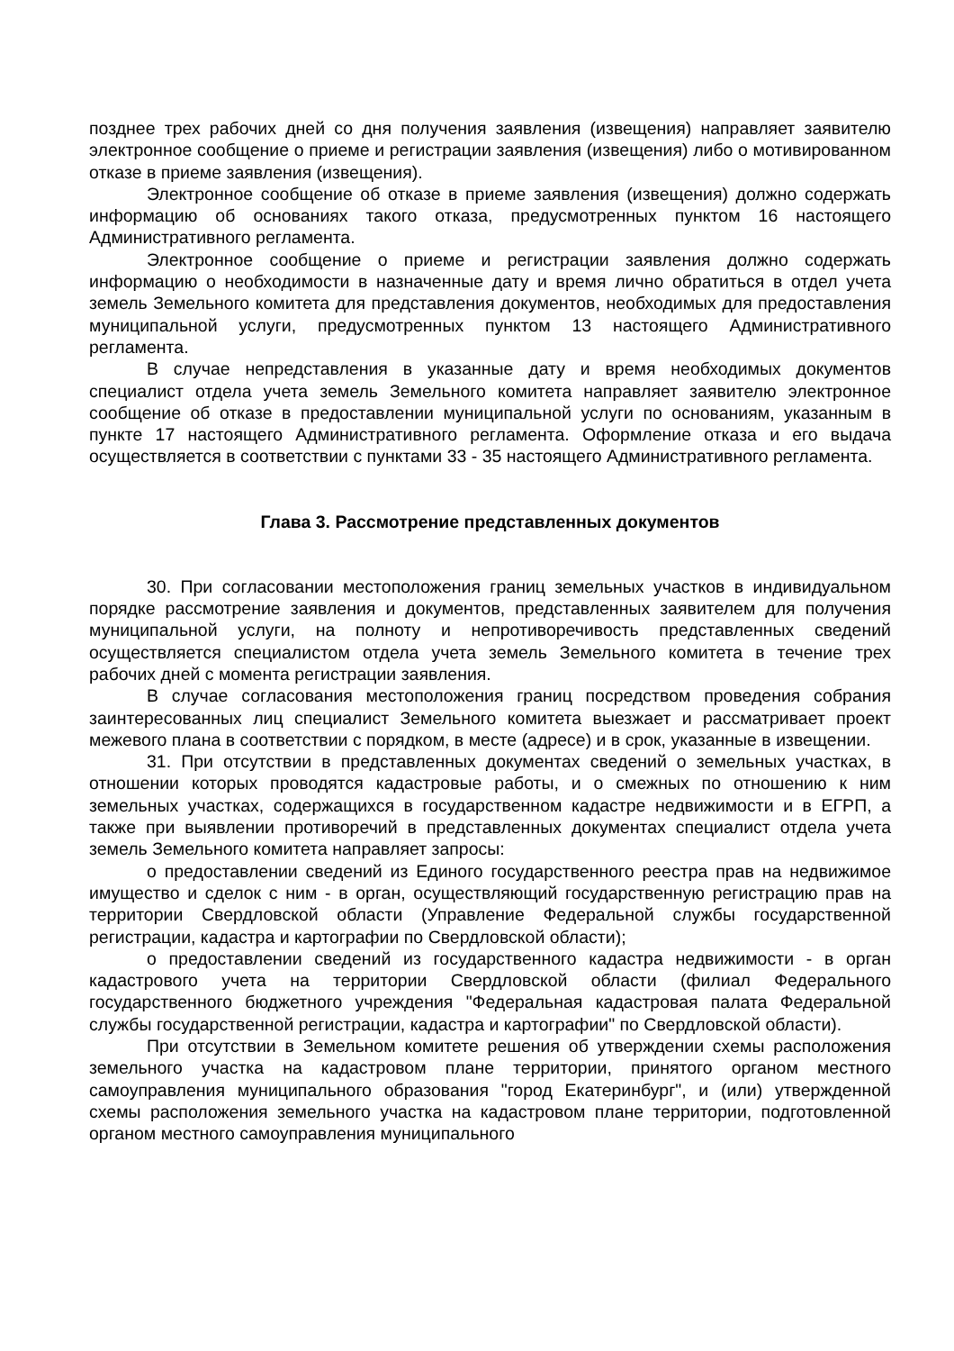позднее трех рабочих дней со дня получения заявления (извещения) направляет заявителю электронное сообщение о приеме и регистрации заявления (извещения) либо о мотивированном отказе в приеме заявления (извещения).
Электронное сообщение об отказе в приеме заявления (извещения) должно содержать информацию об основаниях такого отказа, предусмотренных пунктом 16 настоящего Административного регламента.
Электронное сообщение о приеме и регистрации заявления должно содержать информацию о необходимости в назначенные дату и время лично обратиться в отдел учета земель Земельного комитета для представления документов, необходимых для предоставления муниципальной услуги, предусмотренных пунктом 13 настоящего Административного регламента.
В случае непредставления в указанные дату и время необходимых документов специалист отдела учета земель Земельного комитета направляет заявителю электронное сообщение об отказе в предоставлении муниципальной услуги по основаниям, указанным в пункте 17 настоящего Административного регламента. Оформление отказа и его выдача осуществляется в соответствии с пунктами 33 - 35 настоящего Административного регламента.
Глава 3. Рассмотрение представленных документов
30. При согласовании местоположения границ земельных участков в индивидуальном порядке рассмотрение заявления и документов, представленных заявителем для получения муниципальной услуги, на полноту и непротиворечивость представленных сведений осуществляется специалистом отдела учета земель Земельного комитета в течение трех рабочих дней с момента регистрации заявления.
В случае согласования местоположения границ посредством проведения собрания заинтересованных лиц специалист Земельного комитета выезжает и рассматривает проект межевого плана в соответствии с порядком, в месте (адресе) и в срок, указанные в извещении.
31. При отсутствии в представленных документах сведений о земельных участках, в отношении которых проводятся кадастровые работы, и о смежных по отношению к ним земельных участках, содержащихся в государственном кадастре недвижимости и в ЕГРП, а также при выявлении противоречий в представленных документах специалист отдела учета земель Земельного комитета направляет запросы:
о предоставлении сведений из Единого государственного реестра прав на недвижимое имущество и сделок с ним - в орган, осуществляющий государственную регистрацию прав на территории Свердловской области (Управление Федеральной службы государственной регистрации, кадастра и картографии по Свердловской области);
о предоставлении сведений из государственного кадастра недвижимости - в орган кадастрового учета на территории Свердловской области (филиал Федерального государственного бюджетного учреждения "Федеральная кадастровая палата Федеральной службы государственной регистрации, кадастра и картографии" по Свердловской области).
При отсутствии в Земельном комитете решения об утверждении схемы расположения земельного участка на кадастровом плане территории, принятого органом местного самоуправления муниципального образования "город Екатеринбург", и (или) утвержденной схемы расположения земельного участка на кадастровом плане территории, подготовленной органом местного самоуправления муниципального